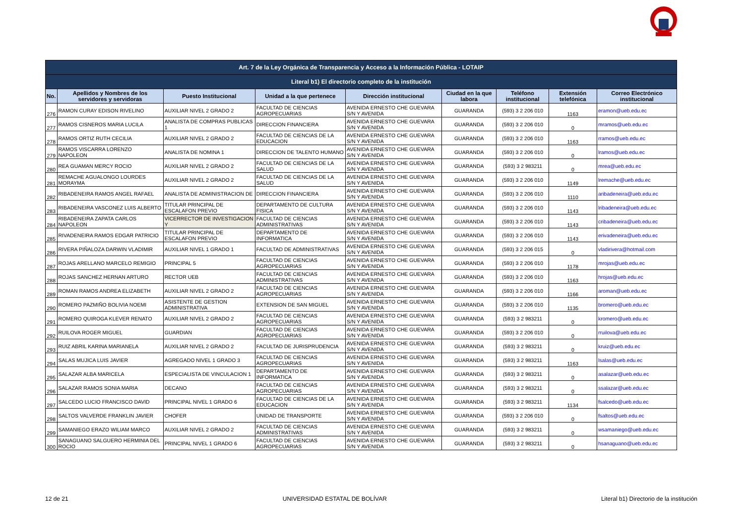| Art. 7 de la Ley Orgánica de Transparencia y Acceso a la Información Pública - LOTAIP | | | | | | | | |
| --- | --- | --- | --- | --- | --- | --- | --- | --- |
| Literal b1) El directorio completo de la institución | | | | | | | | |
| No. | Apellidos y Nombres de los servidores y servidoras | Puesto Institucional | Unidad a la que pertenece | Dirección institucional | Ciudad en la que labora | Teléfono institucional | Extensión telefónica | Correo Electrónico institucional |
| 276 | RAMON CURAY EDISON RIVELINO | AUXILIAR NIVEL 2 GRADO 2 | FACULTAD DE CIENCIAS AGROPECUARIAS | AVENIDA ERNESTO CHE GUEVARA S/N Y AVENIDA | GUARANDA | (593) 3 2 206 010 | 1163 | eramon@ueb.edu.ec |
| 277 | RAMOS CISNEROS MARIA LUCILA | ANALISTA DE COMPRAS PUBLICAS 1 | DIRECCION FINANCIERA | AVENIDA ERNESTO CHE GUEVARA S/N Y AVENIDA | GUARANDA | (593) 3 2 206 010 | 0 | mramos@ueb.edu.ec |
| 278 | RAMOS ORTIZ RUTH CECILIA | AUXILIAR NIVEL 2 GRADO 2 | FACULTAD DE CIENCIAS DE LA EDUCACION | AVENIDA ERNESTO CHE GUEVARA S/N Y AVENIDA | GUARANDA | (593) 3 2 206 010 | 1163 | rramos@ueb.edu.ec |
| 279 | RAMOS VISCARRA LORENZO NAPOLEON | ANALISTA DE NOMINA 1 | DIRECCION DE TALENTO HUMANO | AVENIDA ERNESTO CHE GUEVARA S/N Y AVENIDA | GUARANDA | (593) 3 2 206 010 | 0 | lramos@ueb.edu.ec |
| 280 | REA GUAMAN MERCY ROCIO | AUXILIAR NIVEL 2 GRADO 2 | FACULTAD DE CIENCIAS DE LA SALUD | AVENIDA ERNESTO CHE GUEVARA S/N Y AVENIDA | GUARANDA | (593) 3 2 983211 | 0 | mrea@ueb.edu.ec |
| 281 | REMACHE AGUALONGO LOURDES MORAYMA | AUXILIAR NIVEL 2 GRADO 2 | FACULTAD DE CIENCIAS DE LA SALUD | AVENIDA ERNESTO CHE GUEVARA S/N Y AVENIDA | GUARANDA | (593) 3 2 206 010 | 1149 | lremache@ueb.edu.ec |
| 282 | RIBADENEIRA RAMOS ANGEL RAFAEL | ANALISTA DE ADMINISTRACION DE | DIRECCION FINANCIERA | AVENIDA ERNESTO CHE GUEVARA S/N Y AVENIDA | GUARANDA | (593) 3 2 206 010 | 1110 | aribadeneira@ueb.edu.ec |
| 283 | RIBADENEIRA VASCONEZ LUIS ALBERTO | TITULAR PRINCIPAL DE ESCALAFON PREVIO | DEPARTAMENTO DE CULTURA FISICA | AVENIDA ERNESTO CHE GUEVARA S/N Y AVENIDA | GUARANDA | (593) 3 2 206 010 | 1143 | lribadeneira@ueb.edu.ec |
| 284 | RIBADENEIRA ZAPATA CARLOS NAPOLEON | VICERRECTOR DE INVESTIGACION Y | FACULTAD DE CIENCIAS ADMINISTRATIVAS | AVENIDA ERNESTO CHE GUEVARA S/N Y AVENIDA | GUARANDA | (593) 3 2 206 010 | 1143 | cribadeneira@ueb.edu.ec |
| 285 | RIVADENEIRA RAMOS EDGAR PATRICIO | TITULAR PRINCIPAL DE ESCALAFON PREVIO | DEPARTAMENTO DE INFORMATICA | AVENIDA ERNESTO CHE GUEVARA S/N Y AVENIDA | GUARANDA | (593) 3 2 206 010 | 1143 | erivadeneira@ueb.edu.ec |
| 286 | RIVERA PIÑALOZA DARWIN VLADIMIR | AUXILIAR NIVEL 1 GRADO 1 | FACULTAD DE ADMINISTRATIVAS | AVENIDA ERNESTO CHE GUEVARA S/N Y AVENIDA | GUARANDA | (593) 3 2 206 015 | 0 | vladirivera@hotmail.com |
| 287 | ROJAS ARELLANO MARCELO REMIGIO | PRINCIPAL 5 | FACULTAD DE CIENCIAS AGROPECUARIAS | AVENIDA ERNESTO CHE GUEVARA S/N Y AVENIDA | GUARANDA | (593) 3 2 206 010 | 1178 | mrojas@ueb.edu.ec |
| 288 | ROJAS SANCHEZ HERNAN ARTURO | RECTOR UEB | FACULTAD DE CIENCIAS ADMINISTRATIVAS | AVENIDA ERNESTO CHE GUEVARA S/N Y AVENIDA | GUARANDA | (593) 3 2 206 010 | 1163 | hrojas@ueb.edu.ec |
| 289 | ROMAN RAMOS ANDREA ELIZABETH | AUXILIAR NIVEL 2 GRADO 2 | FACULTAD DE CIENCIAS AGROPECUARIAS | AVENIDA ERNESTO CHE GUEVARA S/N Y AVENIDA | GUARANDA | (593) 3 2 206 010 | 1166 | aroman@ueb.edu.ec |
| 290 | ROMERO PAZMIÑO BOLIVIA NOEMI | ASISTENTE DE GESTION ADMINISTRATIVA | EXTENSION DE SAN MIGUEL | AVENIDA ERNESTO CHE GUEVARA S/N Y AVENIDA | GUARANDA | (593) 3 2 206 010 | 1135 | bromero@ueb.edu.ec |
| 291 | ROMERO QUIROGA KLEVER RENATO | AUXILIAR NIVEL 2 GRADO 2 | FACULTAD DE CIENCIAS AGROPECUARIAS | AVENIDA ERNESTO CHE GUEVARA S/N Y AVENIDA | GUARANDA | (593) 3 2 983211 | 0 | kromero@ueb.edu.ec |
| 292 | RUILOVA ROGER MIGUEL | GUARDIAN | FACULTAD DE CIENCIAS AGROPECUARIAS | AVENIDA ERNESTO CHE GUEVARA S/N Y AVENIDA | GUARANDA | (593) 3 2 206 010 | 0 | rruilova@ueb.edu.ec |
| 293 | RUIZ ABRIL KARINA MARIANELA | AUXILIAR NIVEL 2 GRADO 2 | FACULTAD DE JURISPRUDENCIA | AVENIDA ERNESTO CHE GUEVARA S/N Y AVENIDA | GUARANDA | (593) 3 2 983211 | 0 | kruiz@ueb.edu.ec |
| 294 | SALAS MUJICA LUIS JAVIER | AGREGADO NIVEL 1 GRADO 3 | FACULTAD DE CIENCIAS AGROPECUARIAS | AVENIDA ERNESTO CHE GUEVARA S/N Y AVENIDA | GUARANDA | (593) 3 2 983211 | 1163 | lsalas@ueb.edu.ec |
| 295 | SALAZAR ALBA MARICELA | ESPECIALISTA DE VINCULACION 1 | DEPARTAMENTO DE INFORMATICA | AVENIDA ERNESTO CHE GUEVARA S/N Y AVENIDA | GUARANDA | (593) 3 2 983211 | 0 | asalazar@ueb.edu.ec |
| 296 | SALAZAR RAMOS SONIA MARIA | DECANO | FACULTAD DE CIENCIAS AGROPECUARIAS | AVENIDA ERNESTO CHE GUEVARA S/N Y AVENIDA | GUARANDA | (593) 3 2 983211 | 0 | ssalazar@ueb.edu.ec |
| 297 | SALCEDO LUCIO FRANCISCO DAVID | PRINCIPAL NIVEL 1 GRADO 6 | FACULTAD DE CIENCIAS DE LA EDUCACION | AVENIDA ERNESTO CHE GUEVARA S/N Y AVENIDA | GUARANDA | (593) 3 2 983211 | 1134 | fsalcedo@ueb.edu.ec |
| 298 | SALTOS VALVERDE FRANKLIN JAVIER | CHOFER | UNIDAD DE TRANSPORTE | AVENIDA ERNESTO CHE GUEVARA S/N Y AVENIDA | GUARANDA | (593) 3 2 206 010 | 0 | fsaltos@ueb.edu.ec |
| 299 | SAMANIEGO ERAZO WILIAM MARCO | AUXILIAR NIVEL 2 GRADO 2 | FACULTAD DE CIENCIAS ADMINISTRATIVAS | AVENIDA ERNESTO CHE GUEVARA S/N Y AVENIDA | GUARANDA | (593) 3 2 983211 | 0 | wsamaniego@ueb.edu.ec |
| 300 | SANAGUANO SALGUERO HERMINIA DEL ROCIO | PRINCIPAL NIVEL 1 GRADO 6 | FACULTAD DE CIENCIAS AGROPECUARIAS | AVENIDA ERNESTO CHE GUEVARA S/N Y AVENIDA | GUARANDA | (593) 3 2 983211 | 0 | hsanaguano@ueb.edu.ec |
12 de 21 UNIVERSIDAD ESTATAL DE BOLÍVAR Literal b1) Directorio de la institución